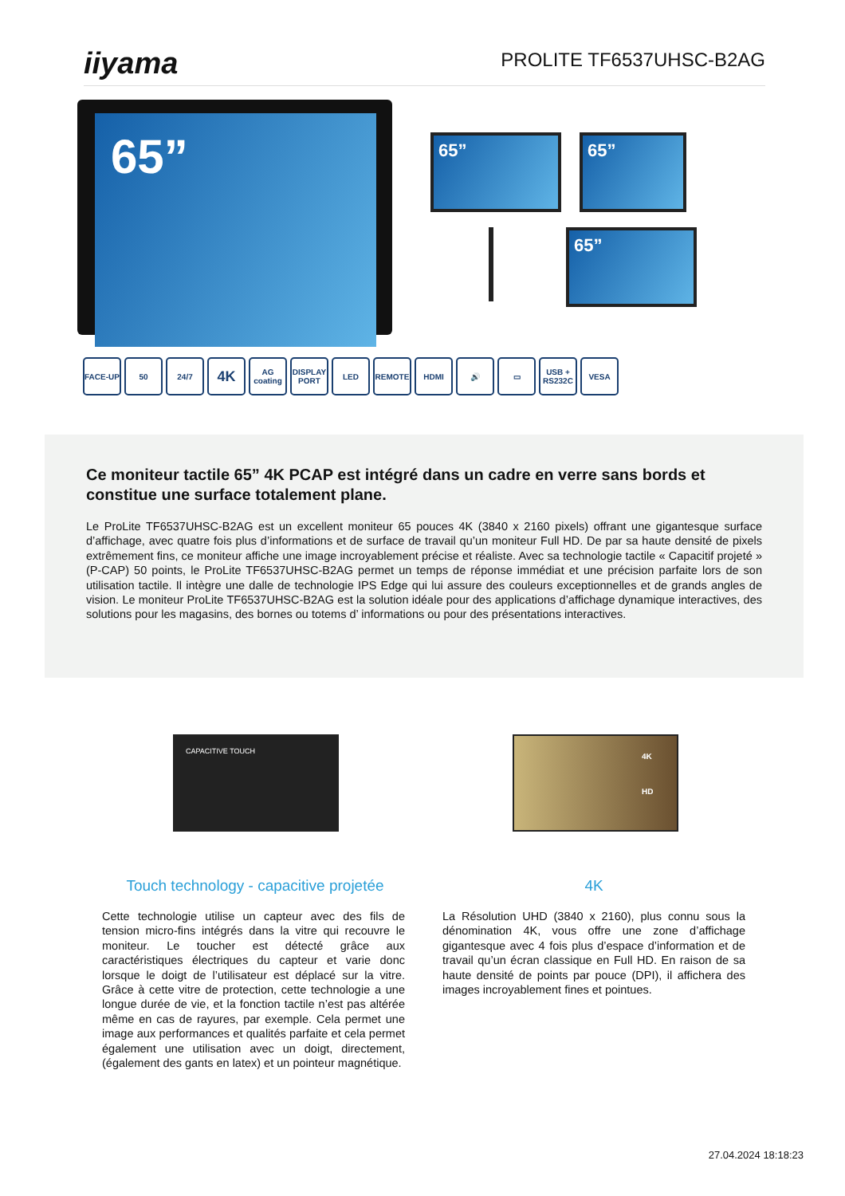iiyama
PROLITE TF6537UHSC-B2AG
65”
65” 65”
65”
FACE-UP 50 24/7 4K AG coating DISPLAY PORT LED REMOTE HDMI 🔊 ▭ USB + RS232C VESA
Ce moniteur tactile 65” 4K PCAP est intégré dans un cadre en verre sans bords et constitue une surface totalement plane.
Le ProLite TF6537UHSC-B2AG est un excellent moniteur 65 pouces 4K (3840 x 2160 pixels) offrant une gigantesque surface d’affichage, avec quatre fois plus d’informations et de surface de travail qu’un moniteur Full HD. De par sa haute densité de pixels extrêmement fins, ce moniteur affiche une image incroyablement précise et réaliste. Avec sa technologie tactile « Capacitif projeté » (P-CAP) 50 points, le ProLite TF6537UHSC-B2AG permet un temps de réponse immédiat et une précision parfaite lors de son utilisation tactile. Il intègre une dalle de technologie IPS Edge qui lui assure des couleurs exceptionnelles et de grands angles de vision. Le moniteur ProLite TF6537UHSC-B2AG est la solution idéale pour des applications d’affichage dynamique interactives, des solutions pour les magasins, des bornes ou totems d’ informations ou pour des présentations interactives.
CAPACITIVE TOUCH
4K
HD
Touch technology - capacitive projetée
4K
Cette technologie utilise un capteur avec des fils de tension micro-fins intégrés dans la vitre qui recouvre le moniteur. Le toucher est détecté grâce aux caractéristiques électriques du capteur et varie donc lorsque le doigt de l’utilisateur est déplacé sur la vitre. Grâce à cette vitre de protection, cette technologie a une longue durée de vie, et la fonction tactile n’est pas altérée même en cas de rayures, par exemple. Cela permet une image aux performances et qualités parfaite et cela permet également une utilisation avec un doigt, directement, (également des gants en latex) et un pointeur magnétique.
La Résolution UHD (3840 x 2160), plus connu sous la dénomination 4K, vous offre une zone d’affichage gigantesque avec 4 fois plus d’espace d’information et de travail qu’un écran classique en Full HD. En raison de sa haute densité de points par pouce (DPI), il affichera des images incroyablement fines et pointues.
27.04.2024 18:18:23